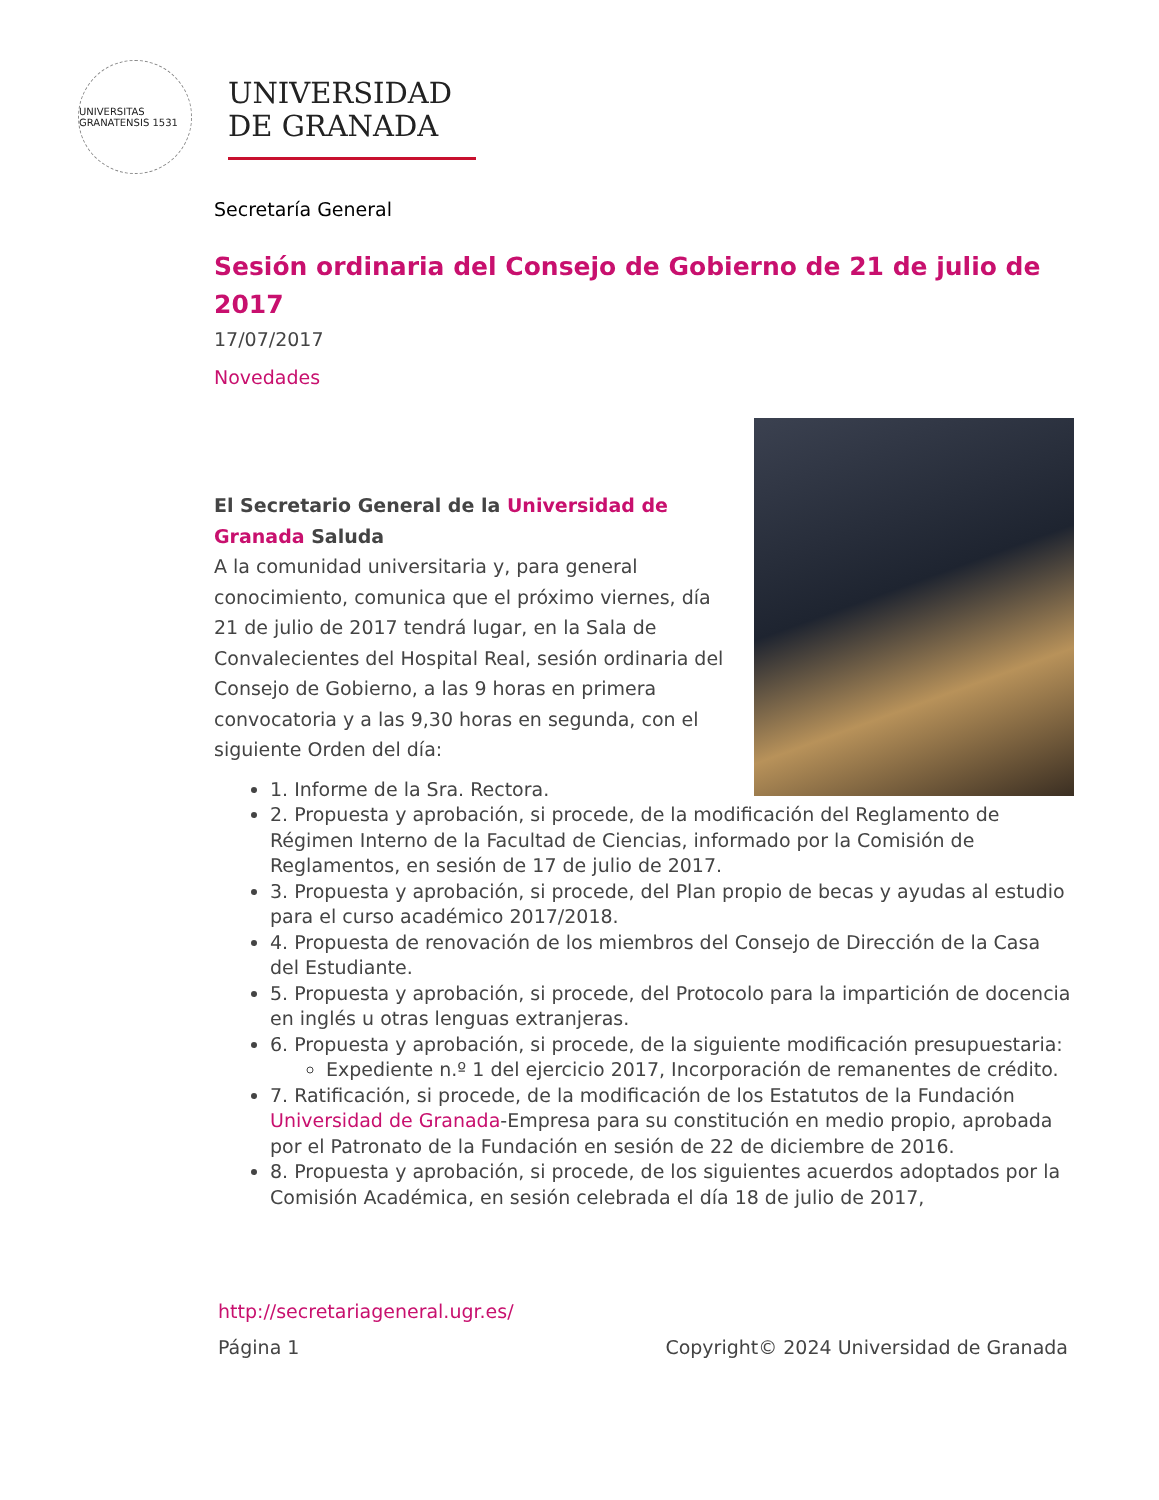UNIVERSITAS GRANATENSIS 1531
UNIVERSIDAD
DE GRANADA
Secretaría General
Sesión ordinaria del Consejo de Gobierno de 21 de julio de 2017
17/07/2017
Novedades
El Secretario General de la Universidad de Granada Saluda
A la comunidad universitaria y, para general conocimiento, comunica que el próximo viernes, día 21 de julio de 2017 tendrá lugar, en la Sala de Convalecientes del Hospital Real, sesión ordinaria del Consejo de Gobierno, a las 9 horas en primera convocatoria y a las 9,30 horas en segunda, con el siguiente Orden del día:
1. Informe de la Sra. Rectora.
2. Propuesta y aprobación, si procede, de la modificación del Reglamento de Régimen Interno de la Facultad de Ciencias, informado por la Comisión de Reglamentos, en sesión de 17 de julio de 2017.
3. Propuesta y aprobación, si procede, del Plan propio de becas y ayudas al estudio para el curso académico 2017/2018.
4. Propuesta de renovación de los miembros del Consejo de Dirección de la Casa del Estudiante.
5. Propuesta y aprobación, si procede, del Protocolo para la impartición de docencia en inglés u otras lenguas extranjeras.
6. Propuesta y aprobación, si procede, de la siguiente modificación presupuestaria:
Expediente n.º 1 del ejercicio 2017, Incorporación de remanentes de crédito.
7. Ratificación, si procede, de la modificación de los Estatutos de la Fundación Universidad de Granada-Empresa para su constitución en medio propio, aprobada por el Patronato de la Fundación en sesión de 22 de diciembre de 2016.
8. Propuesta y aprobación, si procede, de los siguientes acuerdos adoptados por la Comisión Académica, en sesión celebrada el día 18 de julio de 2017,
http://secretariageneral.ugr.es/
Página 1 Copyright© 2024 Universidad de Granada